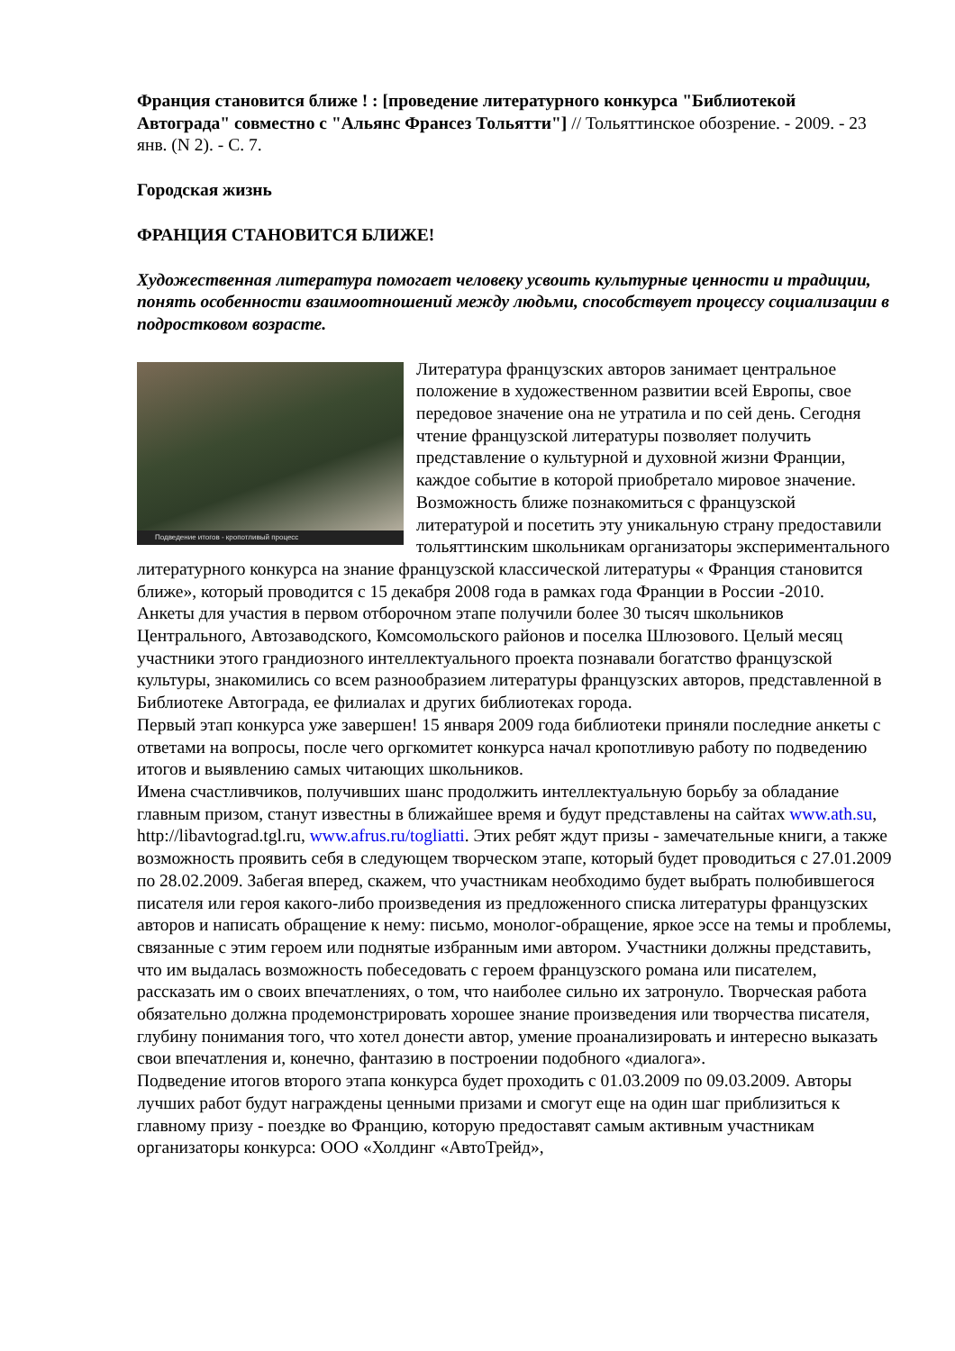Франция становится ближе ! : [проведение литературного конкурса "Библиотекой Автограда" совместно с "Альянс Франсез Тольятти"] // Тольяттинское обозрение. - 2009. - 23 янв. (N 2). - С. 7.
Городская жизнь
ФРАНЦИЯ СТАНОВИТСЯ БЛИЖЕ!
Художественная литература помогает человеку усвоить культурные ценности и традиции, понять особенности взаимоотношений между людьми, способствует процессу социализации в подростковом возрасте.
Подведение итогов - кропотливый процесс
Литература французских авторов занимает центральное положение в художественном развитии всей Европы, свое передовое значение она не утратила и по сей день. Сегодня чтение французской литературы позволяет получить представление о культурной и духовной жизни Франции, каждое событие в которой приобретало мировое значение. Возможность ближе познакомиться с французской литературой и посетить эту уникальную страну предоставили тольяттинским школьникам организаторы экспериментального литературного конкурса на знание французской классической литературы « Франция становится ближе», который проводится с 15 декабря 2008 года в рамках года Франции в России -2010.
Анкеты для участия в первом отборочном этапе получили более 30 тысяч школьников Центрального, Автозаводского, Комсомольского районов и поселка Шлюзового. Целый месяц участники этого грандиозного интеллектуального проекта познавали богатство французской культуры, знакомились со всем разнообразием литературы французских авторов, представленной в Библиотеке Автограда, ее филиалах и других библиотеках города.
Первый этап конкурса уже завершен! 15 января 2009 года библиотеки приняли последние анкеты с ответами на вопросы, после чего оргкомитет конкурса начал кропотливую работу по подведению итогов и выявлению самых читающих школьников.
Имена счастливчиков, получивших шанс продолжить интеллектуальную борьбу за обладание главным призом, станут известны в ближайшее время и будут представлены на сайтах www.ath.su, http://libavtograd.tgl.ru, www.afrus.ru/togliatti. Этих ребят ждут призы - замечательные книги, а также возможность проявить себя в следующем творческом этапе, который будет проводиться с 27.01.2009 по 28.02.2009. Забегая вперед, скажем, что участникам необходимо будет выбрать полюбившегося писателя или героя какого-либо произведения из предложенного списка литературы французских авторов и написать обращение к нему: письмо, монолог-обращение, яркое эссе на темы и проблемы, связанные с этим героем или поднятые избранным ими автором. Участники должны представить, что им выдалась возможность побеседовать с героем французского романа или писателем, рассказать им о своих впечатлениях, о том, что наиболее сильно их затронуло. Творческая работа обязательно должна продемонстрировать хорошее знание произведения или творчества писателя, глубину понимания того, что хотел донести автор, умение проанализировать и интересно выказать свои впечатления и, конечно, фантазию в построении подобного «диалога».
Подведение итогов второго этапа конкурса будет проходить с 01.03.2009 по 09.03.2009. Авторы лучших работ будут награждены ценными призами и смогут еще на один шаг приблизиться к главному призу - поездке во Францию, которую предоставят самым активным участникам организаторы конкурса: ООО «Холдинг «АвтоТрейд»,